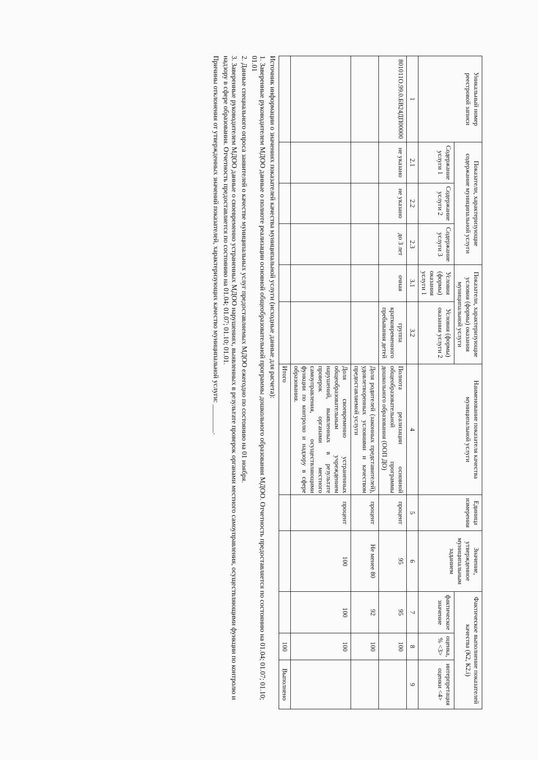| Уникальный номер реестровой записи | Показатели, характеризующие содержание муниципальной услуги | | | Показатели, характеризующие условия (формы) оказания муниципальной услуги | | Наименование показателя качества муниципальной услуги | Единица измерения | Значение, утвержденное муниципальным заданием | Фактическое выполнение показателей качества (К2, К2.i) | | |
| --- | --- | --- | --- | --- | --- | --- | --- | --- | --- | --- | --- |
| | Содержание услуги 1 | Содержание услуги 2 | Содержание услуги 3 | Условия (формы) оказания услуги 1 | Условия (формы) оказания услуги 2 | | | | фактическое значение | оценка, % <3> | интерпретация оценки <4> |
| 1 | 2.1 | 2.2 | 2.3 | 3.1 | 3.2 | 4 | 5 | 6 | 7 | 8 | 9 |
| 801011О.99.0.БВ24ДП00000 | не указано | не указано | до 3 лет | очная | группа кратковременного пребывания детей | Полнота реализации основной общеобразовательной программы дошкольного образования (ООП ДО) | процент | 95 | 95 | 100 | |
| | | | | | | Доля родителей (законных представителей), удовлетворенных условиями и качеством предоставляемой услуги | процент | Не менее 80 | 92 | 100 | |
| | | | | | | Доля своевременно устраненных общеобразовательным учреждением нарушений, выявленных в результате проверок органами местного самоуправления, осуществляющими функции по контролю и надзору в сфере образования. | процент | 100 | 100 | 100 | |
| | | | | | | Итого | | | | 100 | Выполнено |
Источник информации о значениях показателей качества муниципальной услуги (исходные данные для расчета):
1. Заверенные руководителем МДОО данные о полноте реализации основной общеобразовательной программы дошкольного образования МДОО. Отчетность предоставляется по состоянию на 01.04; 01.07; 01.10; 01.01
2. Данные специального опроса заявителей о качестве муниципальных услуг предоставляемых МДОО ежегодно по состоянию на 01 ноября.
3. Заверенные руководителем МДОО данные о своевременно устраненных МДОО нарушениях, выявленных в результате проверок органами местного самоуправления, осуществляющими функции по контролю и надзору в сфере образования. Отчетность предоставляется по состоянию на 01.04; 01.07; 01.10; 01.01.
Причины отклонения от утвержденных значений показателей, характеризующих качество муниципальной услуги: ________.